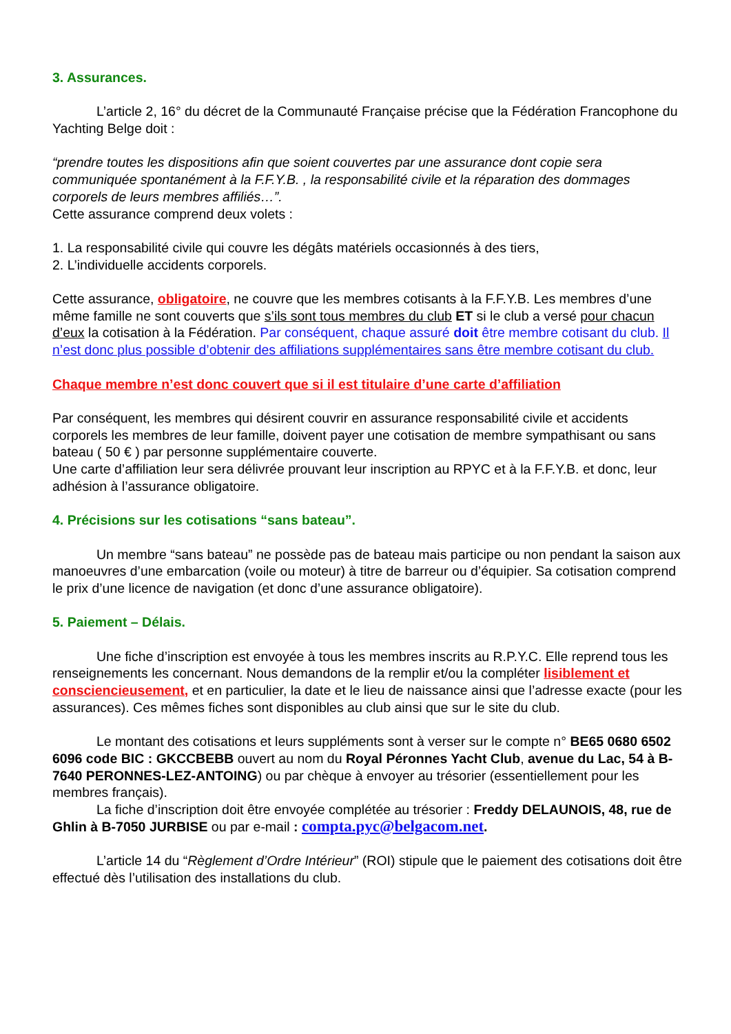3. Assurances.
L’article 2, 16° du décret de la Communauté Française précise que la Fédération Francophone du Yachting Belge doit :
“prendre toutes les dispositions afin que soient couvertes par une assurance dont copie sera communiquée spontanément à la F.F.Y.B. , la responsabilité civile et la réparation des dommages corporels de leurs membres affiliés…”.
Cette assurance comprend deux volets :
1. La responsabilité civile qui couvre les dégâts matériels occasionnés à des tiers,
2. L’individuelle accidents corporels.
Cette assurance, obligatoire, ne couvre que les membres cotisants à la F.F.Y.B. Les membres d’une même famille ne sont couverts que s’ils sont tous membres du club ET si le club a versé pour chacun d’eux la cotisation à la Fédération. Par conséquent, chaque assuré doit être membre cotisant du club. Il n’est donc plus possible d’obtenir des affiliations supplémentaires sans être membre cotisant du club.
Chaque membre n’est donc couvert que si il est titulaire d’une carte d’affiliation
Par conséquent, les membres qui désirent couvrir en assurance responsabilité civile et accidents corporels les membres de leur famille, doivent payer une cotisation de membre sympathisant ou sans bateau ( 50 € ) par personne supplémentaire couverte.
Une carte d’affiliation leur sera délivrée prouvant leur inscription au RPYC et à la F.F.Y.B. et donc, leur adhésion à l’assurance obligatoire.
4. Précisions sur les cotisations “sans bateau”.
Un membre “sans bateau” ne possède pas de bateau mais participe ou non pendant la saison aux manoeuvres d’une embarcation (voile ou moteur) à titre de barreur ou d’équipier. Sa cotisation comprend le prix d’une licence de navigation (et donc d’une assurance obligatoire).
5. Paiement – Délais.
Une fiche d’inscription est envoyée à tous les membres inscrits au R.P.Y.C. Elle reprend tous les renseignements les concernant. Nous demandons de la remplir et/ou la compléter lisiblement et consciencieusement, et en particulier, la date et le lieu de naissance ainsi que l’adresse exacte (pour les assurances). Ces mêmes fiches sont disponibles au club ainsi que sur le site du club.
Le montant des cotisations et leurs suppléments sont à verser sur le compte n° BE65 0680 6502 6096 code BIC : GKCCBEBB ouvert au nom du Royal Péronnes Yacht Club, avenue du Lac, 54 à B-7640 PERONNES-LEZ-ANTOING) ou par chèque à envoyer au trésorier (essentiellement pour les membres français).
La fiche d’inscription doit être envoyée complétée au trésorier : Freddy DELAUNOIS, 48, rue de Ghlin à B-7050 JURBISE ou par e-mail : compta.pyc@belgacom.net.
L’article 14 du “Règlement d’Ordre Intérieur” (ROI) stipule que le paiement des cotisations doit être effectué dès l’utilisation des installations du club.